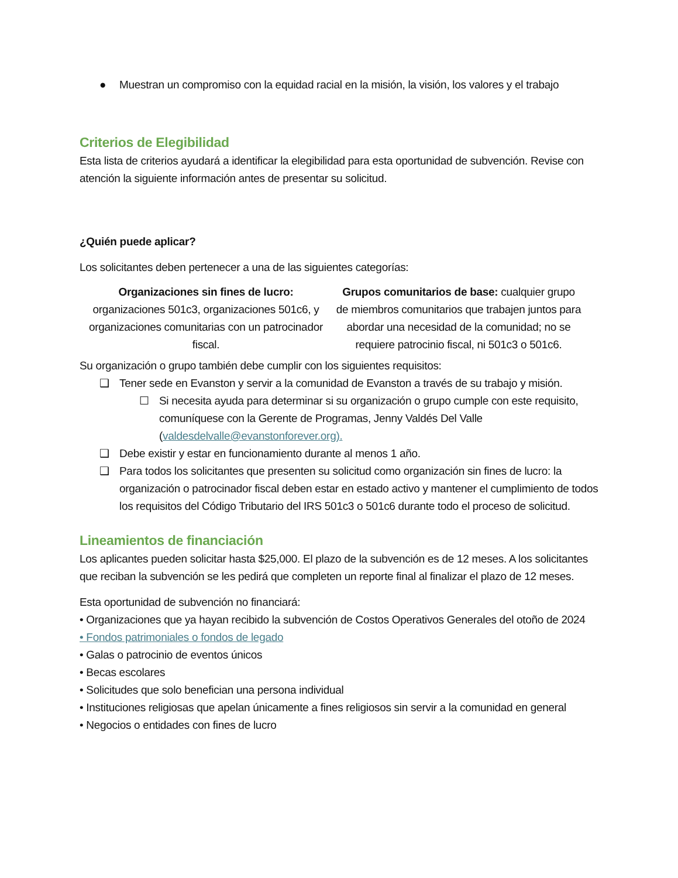● Muestran un compromiso con la equidad racial en la misión, la visión, los valores y el trabajo
Criterios de Elegibilidad
Esta lista de criterios ayudará a identificar la elegibilidad para esta oportunidad de subvención. Revise con atención la siguiente información antes de presentar su solicitud.
¿Quién puede aplicar?
Los solicitantes deben pertenecer a una de las siguientes categorías:
Organizaciones sin fines de lucro: organizaciones 501c3, organizaciones 501c6, y organizaciones comunitarias con un patrocinador fiscal.
Grupos comunitarios de base: cualquier grupo de miembros comunitarios que trabajen juntos para abordar una necesidad de la comunidad; no se requiere patrocinio fiscal, ni 501c3 o 501c6.
Su organización o grupo también debe cumplir con los siguientes requisitos:
❑ Tener sede en Evanston y servir a la comunidad de Evanston a través de su trabajo y misión.
☐ Si necesita ayuda para determinar si su organización o grupo cumple con este requisito, comuníquese con la Gerente de Programas, Jenny Valdés Del Valle (valdesdelvalle@evanstonforever.org).
❑ Debe existir y estar en funcionamiento durante al menos 1 año.
❑ Para todos los solicitantes que presenten su solicitud como organización sin fines de lucro: la organización o patrocinador fiscal deben estar en estado activo y mantener el cumplimiento de todos los requisitos del Código Tributario del IRS 501c3 o 501c6 durante todo el proceso de solicitud.
Lineamientos de financiación
Los aplicantes pueden solicitar hasta $25,000. El plazo de la subvención es de 12 meses. A los solicitantes que reciban la subvención se les pedirá que completen un reporte final al finalizar el plazo de 12 meses.
Esta oportunidad de subvención no financiará:
• Organizaciones que ya hayan recibido la subvención de Costos Operativos Generales del otoño de 2024
• Fondos patrimoniales o fondos de legado
• Galas o patrocinio de eventos únicos
• Becas escolares
• Solicitudes que solo benefician una persona individual
• Instituciones religiosas que apelan únicamente a fines religiosos sin servir a la comunidad en general
• Negocios o entidades con fines de lucro